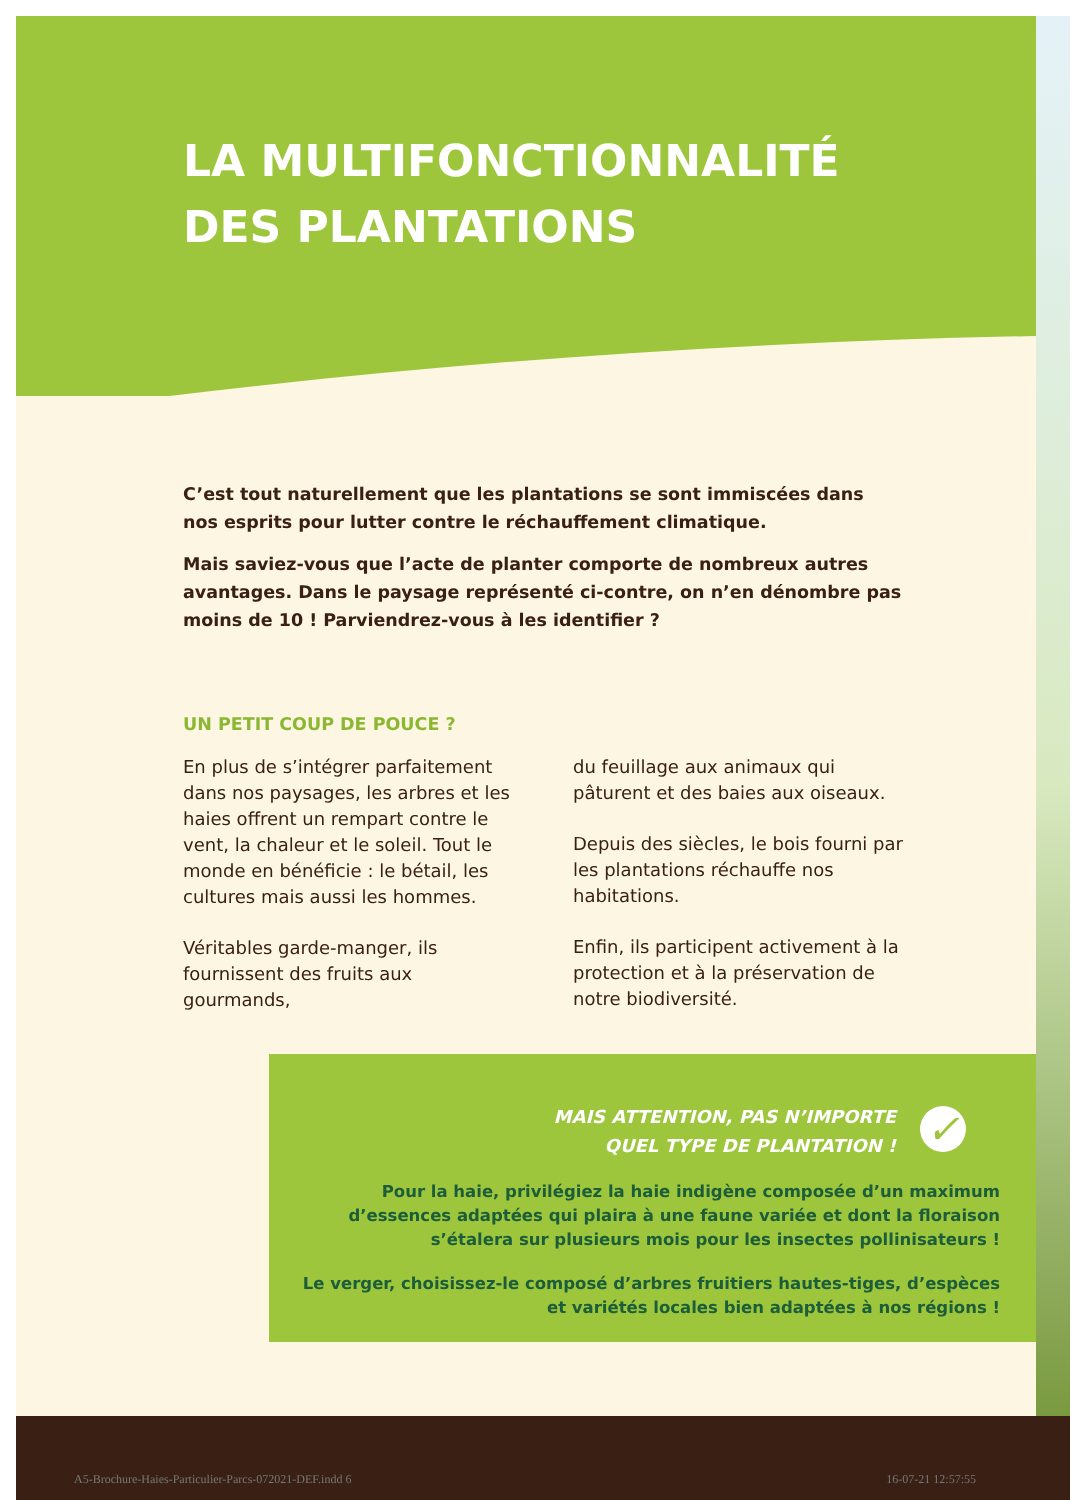LA MULTIFONCTIONNALITÉ
DES PLANTATIONS
C’est tout naturellement que les plantations se sont immiscées dans nos esprits pour lutter contre le réchauffement climatique.
Mais saviez-vous que l’acte de planter comporte de nombreux autres avantages. Dans le paysage représenté ci-contre, on n’en dénombre pas moins de 10 ! Parviendrez-vous à les identifier ?
UN PETIT COUP DE POUCE ?
En plus de s’intégrer parfaitement dans nos paysages, les arbres et les haies offrent un rempart contre le vent, la chaleur et le soleil. Tout le monde en bénéficie : le bétail, les cultures mais aussi les hommes.
Véritables garde-manger, ils fournissent des fruits aux gourmands,
du feuillage aux animaux qui pâturent et des baies aux oiseaux.
Depuis des siècles, le bois fourni par les plantations réchauffe nos habitations.
Enfin, ils participent activement à la protection et à la préservation de notre biodiversité.
MAIS ATTENTION, PAS N’IMPORTE
QUEL TYPE DE PLANTATION !
✓
Pour la haie, privilégiez la haie indigène composée d’un maximum d’essences adaptées qui plaira à une faune variée et dont la floraison s’étalera sur plusieurs mois pour les insectes pollinisateurs !
Le verger, choisissez-le composé d’arbres fruitiers hautes-tiges, d’espèces et variétés locales bien adaptées à nos régions !
A5-Brochure-Haies-Particulier-Parcs-072021-DEF.indd 6 16-07-21 12:57:55